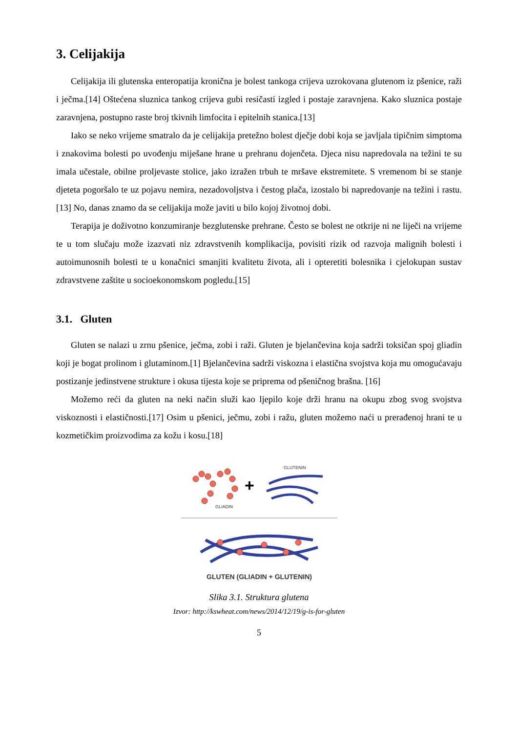3. Celijakija
Celijakija ili glutenska enteropatija kronična je bolest tankoga crijeva uzrokovana glutenom iz pšenice, raži i ječma.[14] Oštećena sluznica tankog crijeva gubi resičasti izgled i postaje zaravnjena. Kako sluznica postaje zaravnjena, postupno raste broj tkivnih limfocita i epitelnih stanica.[13]
Iako se neko vrijeme smatralo da je celijakija pretežno bolest dječje dobi koja se javljala tipičnim simptoma i znakovima bolesti po uvođenju miješane hrane u prehranu dojenčeta. Djeca nisu napredovala na težini te su imala učestale, obilne proljevaste stolice, jako izražen trbuh te mršave ekstremitete. S vremenom bi se stanje djeteta pogoršalo te uz pojavu nemira, nezadovoljstva i čestog plača, izostalo bi napredovanje na težini i rastu.[13] No, danas znamo da se celijakija može javiti u bilo kojoj životnoj dobi.
Terapija je doživotno konzumiranje bezglutenske prehrane. Često se bolest ne otkrije ni ne liječi na vrijeme te u tom slučaju može izazvati niz zdravstvenih komplikacija, povisiti rizik od razvoja malignih bolesti i autoimunosnih bolesti te u konačnici smanjiti kvalitetu života, ali i opteretiti bolesnika i cjelokupan sustav zdravstvene zaštite u socioekonomskom pogledu.[15]
3.1. Gluten
Gluten se nalazi u zrnu pšenice, ječma, zobi i raži. Gluten je bjelančevina koja sadrži toksičan spoj gliadin koji je bogat prolinom i glutaminom.[1] Bjelančevina sadrži viskozna i elastična svojstva koja mu omogućavaju postizanje jedinstvene strukture i okusa tijesta koje se priprema od pšeničnog brašna. [16]
Možemo reći da gluten na neki način služi kao ljepilo koje drži hranu na okupu zbog svog svojstva viskoznosti i elastičnosti.[17] Osim u pšenici, ječmu, zobi i ražu, gluten možemo naći u prerađenoj hrani te u kozmetičkim proizvodima za kožu i kosu.[18]
GLIADIN
+
GLUTENIN
GLUTEN (GLIADIN + GLUTENIN)
Slika 3.1. Struktura glutena
Izvor: http://kswheat.com/news/2014/12/19/g-is-for-gluten
5